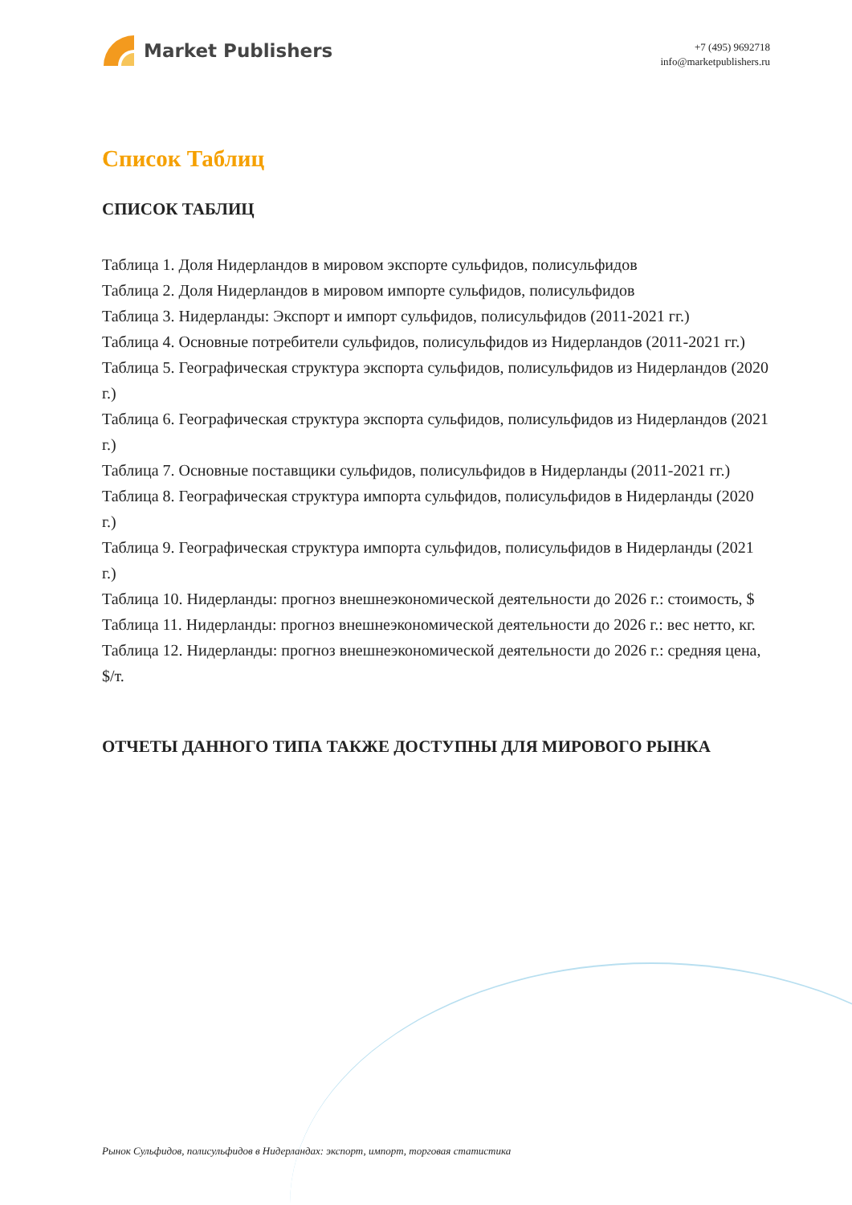Market Publishers
+7 (495) 9692718
info@marketpublishers.ru
Список Таблиц
СПИСОК ТАБЛИЦ
Таблица 1. Доля Нидерландов в мировом экспорте сульфидов, полисульфидов
Таблица 2. Доля Нидерландов в мировом импорте сульфидов, полисульфидов
Таблица 3. Нидерланды: Экспорт и импорт сульфидов, полисульфидов (2011-2021 гг.)
Таблица 4. Основные потребители сульфидов, полисульфидов из Нидерландов (2011-2021 гг.)
Таблица 5. Географическая структура экспорта сульфидов, полисульфидов из Нидерландов (2020 г.)
Таблица 6. Географическая структура экспорта сульфидов, полисульфидов из Нидерландов (2021 г.)
Таблица 7. Основные поставщики сульфидов, полисульфидов в Нидерланды (2011-2021 гг.)
Таблица 8. Географическая структура импорта сульфидов, полисульфидов в Нидерланды (2020 г.)
Таблица 9. Географическая структура импорта сульфидов, полисульфидов в Нидерланды (2021 г.)
Таблица 10. Нидерланды: прогноз внешнеэкономической деятельности до 2026 г.: стоимость, $
Таблица 11. Нидерланды: прогноз внешнеэкономической деятельности до 2026 г.: вес нетто, кг.
Таблица 12. Нидерланды: прогноз внешнеэкономической деятельности до 2026 г.: средняя цена, $/т.
ОТЧЕТЫ ДАННОГО ТИПА ТАКЖЕ ДОСТУПНЫ ДЛЯ МИРОВОГО РЫНКА
Рынок Сульфидов, полисульфидов в Нидерландах: экспорт, импорт, торговая статистика